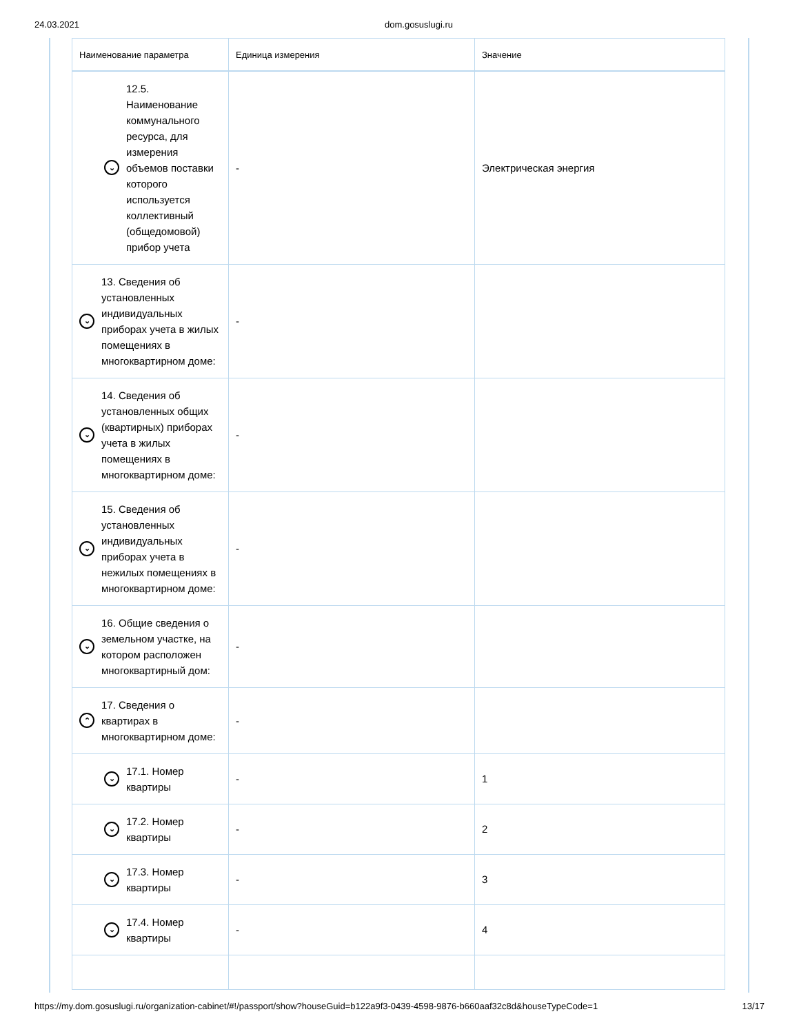24.03.2021 dom.gosuslugi.ru
| Наименование параметра | Единица измерения | Значение |
| --- | --- | --- |
| ⌄ 12.5. Наименование коммунального ресурса, для измерения объемов поставки которого используется коллективный (общедомовой) прибор учета | - | Электрическая энергия |
| ⌄ 13. Сведения об установленных индивидуальных приборах учета в жилых помещениях в многоквартирном доме: | - | |
| ⌄ 14. Сведения об установленных общих (квартирных) приборах учета в жилых помещениях в многоквартирном доме: | - | |
| ⌄ 15. Сведения об установленных индивидуальных приборах учета в нежилых помещениях в многоквартирном доме: | - | |
| ⌄ 16. Общие сведения о земельном участке, на котором расположен многоквартирный дом: | - | |
| ⌃ 17. Сведения о квартирах в многоквартирном доме: | - | |
| ⌄ 17.1. Номер квартиры | - | 1 |
| ⌄ 17.2. Номер квартиры | - | 2 |
| ⌄ 17.3. Номер квартиры | - | 3 |
| ⌄ 17.4. Номер квартиры | - | 4 |
https://my.dom.gosuslugi.ru/organization-cabinet/#!/passport/show?houseGuid=b122a9f3-0439-4598-9876-b660aaf32c8d&houseTypeCode=1 13/17